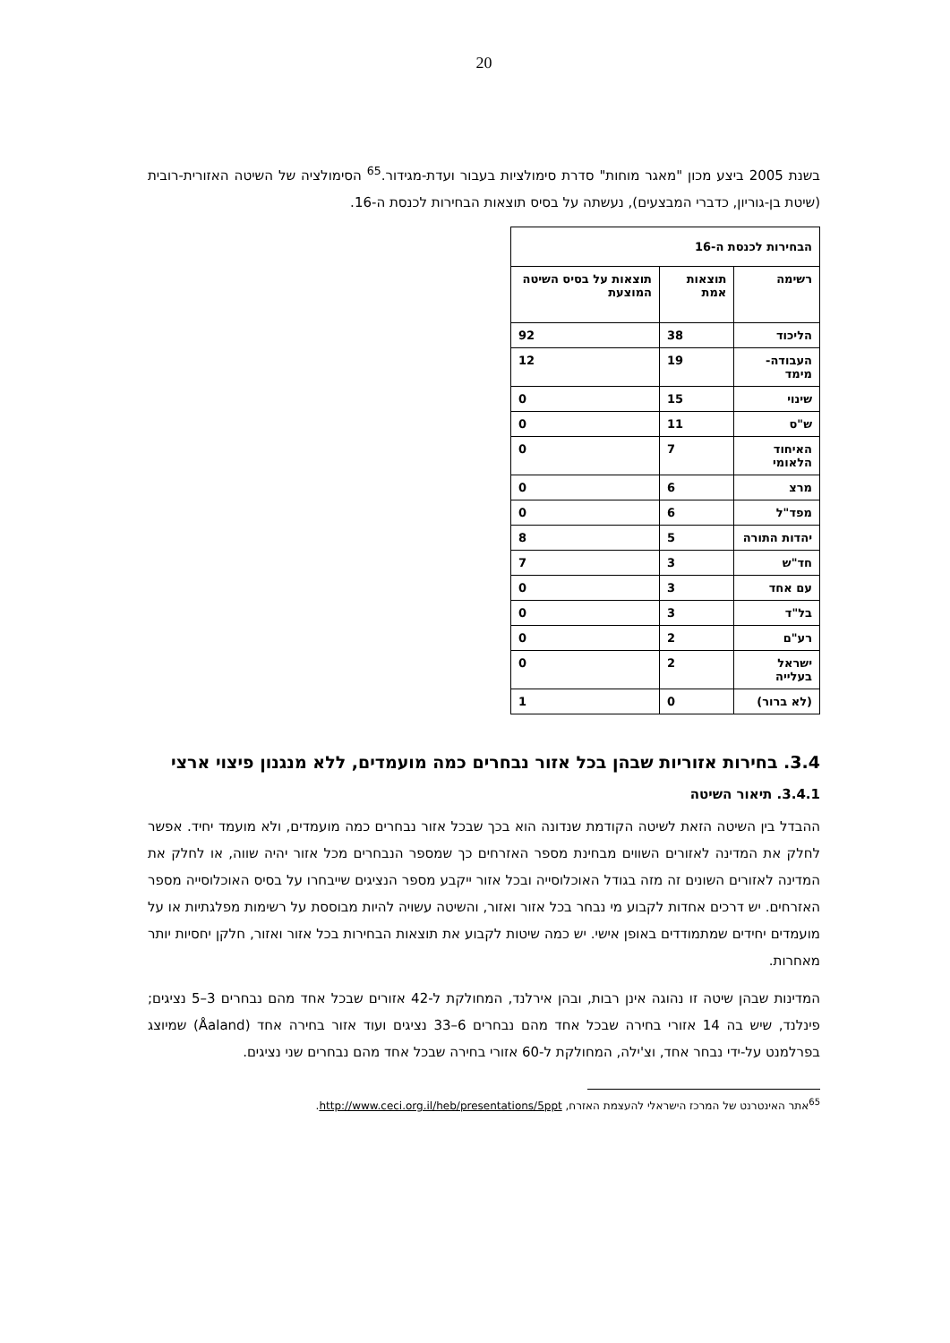20
בשנת 2005 ביצע מכון "מאגר מוחות" סדרת סימולציות בעבור ועדת-מגידור.<sup>65</sup> הסימולציה של השיטה האזורית-רובית (שיטת בן-גוריון, כדברי המבצעים), נעשתה על בסיס תוצאות הבחירות לכנסת ה-16.
| הבחירות לכנסת ה-16 | | |
| --- | --- | --- |
| רשימה | תוצאות אמת | תוצאות על בסיס השיטה המוצעת |
| הליכוד | 38 | 92 |
| העבודה-מימד | 19 | 12 |
| שינוי | 15 | 0 |
| ש"ס | 11 | 0 |
| האיחוד הלאומי | 7 | 0 |
| מרצ | 6 | 0 |
| מפד"ל | 6 | 0 |
| יהדות התורה | 5 | 8 |
| חד"ש | 3 | 7 |
| עם אחד | 3 | 0 |
| בל"ד | 3 | 0 |
| רע"ם | 2 | 0 |
| ישראל בעלייה | 2 | 0 |
| (לא ברור) | 0 | 1 |
3.4. בחירות אזוריות שבהן בכל אזור נבחרים כמה מועמדים, ללא מנגנון פיצוי ארצי
3.4.1. תיאור השיטה
ההבדל בין השיטה הזאת לשיטה הקודמת שנדונה הוא בכך שבכל אזור נבחרים כמה מועמדים, ולא מועמד יחיד. אפשר לחלק את המדינה לאזורים השווים מבחינת מספר האזרחים כך שמספר הנבחרים מכל אזור יהיה שווה, או לחלק את המדינה לאזורים השונים זה מזה בגודל האוכלוסייה ובכל אזור ייקבע מספר הנציגים שייבחרו על בסיס האוכלוסייה מספר האזרחים. יש דרכים אחדות לקבוע מי נבחר בכל אזור ואזור, והשיטה עשויה להיות מבוססת על רשימות מפלגתיות או על מועמדים יחידים שמתמודדים באופן אישי. יש כמה שיטות לקבוע את תוצאות הבחירות בכל אזור ואזור, חלקן יחסיות יותר מאחרות.
המדינות שבהן שיטה זו נהוגה אינן רבות, ובהן אירלנד, המחולקת ל-42 אזורים שבכל אחד מהם נבחרים 3–5 נציגים; פינלנד, שיש בה 14 אזורי בחירה שבכל אחד מהם נבחרים 6–33 נציגים ועוד אזור בחירה אחד (Åaland) שמיוצג בפרלמנט על-ידי נבחר אחד, וצ'ילה, המחולקת ל-60 אזורי בחירה שבכל אחד מהם נבחרים שני נציגים.
<sup>65</sup> אתר האינטרנט של המרכז הישראלי להעצמת האזרח, http://www.ceci.org.il/heb/presentations/5ppt.